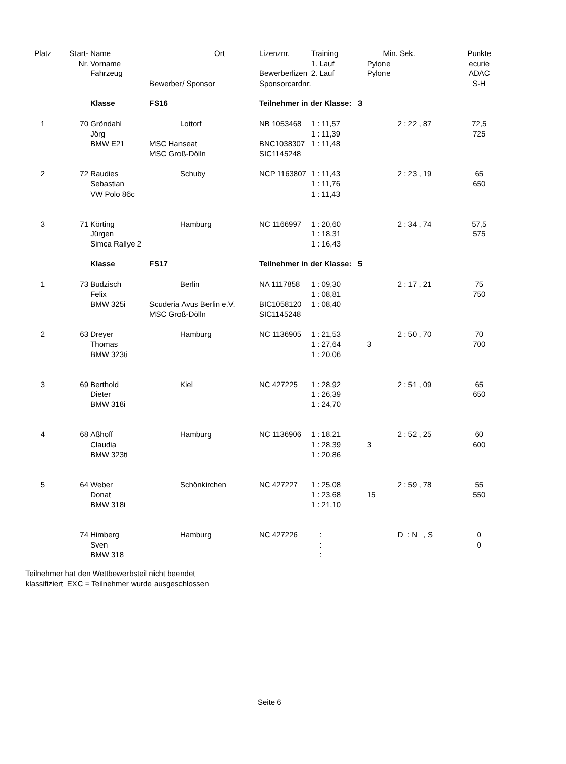| Platz | Start- | Name | | Ort | Lizenznr. | Training | Min. | Sek. | Punkte |
| --- | --- | --- | --- | --- | --- | --- | --- | --- | --- |
| | Nr. | Vorname | | | | 1. Lauf | Pylone | | ecurie |
| | | Fahrzeug | | | Bewerberlizen | 2. Lauf | Pylone | | ADAC |
| | | | Bewerber/ Sponsor | | Sponsorcardnr. | | | | S-H |
| | | Klasse | FS16 | | Teilnehmer in der Klasse: 3 | | | | |
| 1 | 70 | Gröndahl | | Lottorf | NB 1053468 | 1 : 11,57 | | 2 : 22 , 87 | 72,5 |
| | | Jörg | | | | 1 : 11,39 | | | 725 |
| | | BMW E21 | MSC Hanseat | | BNC1038307 | 1 : 11,48 | | | |
| | | | MSC Groß-Dölln | | SIC1145248 | | | | |
| 2 | 72 | Raudies | | Schuby | NCP 1163807 | 1 : 11,43 | | 2 : 23 , 19 | 65 |
| | | Sebastian | | | | 1 : 11,76 | | | 650 |
| | | VW Polo 86c | | | | 1 : 11,43 | | | |
| 3 | 71 | Körting | | Hamburg | NC 1166997 | 1 : 20,60 | | 2 : 34 , 74 | 57,5 |
| | | Jürgen | | | | 1 : 18,31 | | | 575 |
| | | Simca Rallye 2 | | | | 1 : 16,43 | | | |
| | | Klasse | FS17 | | Teilnehmer in der Klasse: 5 | | | | |
| 1 | 73 | Budzisch | | Berlin | NA 1117858 | 1 : 09,30 | | 2 : 17 , 21 | 75 |
| | | Felix | | | | 1 : 08,81 | | | 750 |
| | | BMW 325i | Scuderia Avus Berlin e.V. | | BIC1058120 | 1 : 08,40 | | | |
| | | | MSC Groß-Dölln | | SIC1145248 | | | | |
| 2 | 63 | Dreyer | | Hamburg | NC 1136905 | 1 : 21,53 | | 2 : 50 , 70 | 70 |
| | | Thomas | | | | 1 : 27,64 | 3 | | 700 |
| | | BMW 323ti | | | | 1 : 20,06 | | | |
| 3 | 69 | Berthold | | Kiel | NC 427225 | 1 : 28,92 | | 2 : 51 , 09 | 65 |
| | | Dieter | | | | 1 : 26,39 | | | 650 |
| | | BMW 318i | | | | 1 : 24,70 | | | |
| 4 | 68 | Aßhoff | | Hamburg | NC 1136906 | 1 : 18,21 | | 2 : 52 , 25 | 60 |
| | | Claudia | | | | 1 : 28,39 | 3 | | 600 |
| | | BMW 323ti | | | | 1 : 20,86 | | | |
| 5 | 64 | Weber | | Schönkirchen | NC 427227 | 1 : 25,08 | | 2 : 59 , 78 | 55 |
| | | Donat | | | | 1 : 23,68 | 15 | | 550 |
| | | BMW 318i | | | | 1 : 21,10 | | | |
| | 74 | Himberg | | Hamburg | NC 427226 | : | | D : N , S | 0 |
| | | Sven | | | | : | | | 0 |
| | | BMW 318 | | | | : | | | |
Teilnehmer hat den Wettbewerbsteil nicht beendet
klassifiziert EXC = Teilnehmer wurde ausgeschlossen
Seite 6